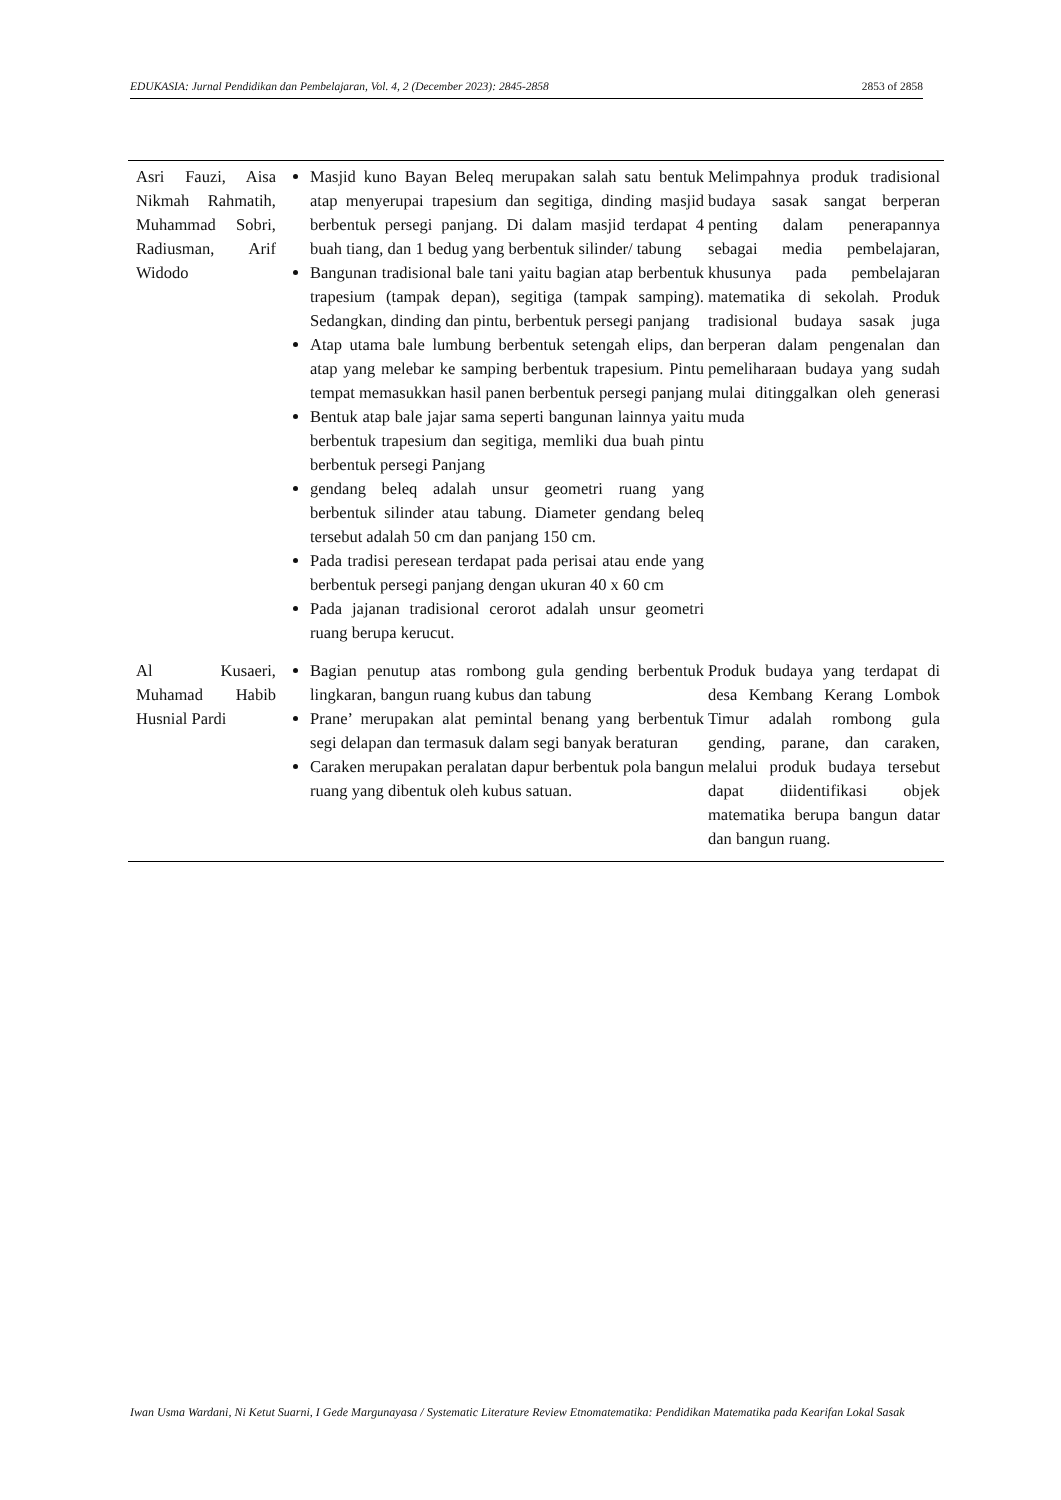EDUKASIA: Jurnal Pendidikan dan Pembelajaran, Vol. 4, 2 (December 2023): 2845-2858 2853 of 2858
| Asri Fauzi, Aisa Nikmah Rahmatih, Muhammad Sobri, Radiusman, Arif Widodo | Masjid kuno Bayan Beleq merupakan salah satu bentuk atap menyerupai trapesium dan segitiga, dinding masjid berbentuk persegi panjang. Di dalam masjid terdapat 4 buah tiang, dan 1 bedug yang berbentuk silinder/ tabung Bangunan tradisional bale tani yaitu bagian atap berbentuk trapesium (tampak depan), segitiga (tampak samping). Sedangkan, dinding dan pintu, berbentuk persegi panjang Atap utama bale lumbung berbentuk setengah elips, dan atap yang melebar ke samping berbentuk trapesium. Pintu tempat memasukkan hasil panen berbentuk persegi panjang Bentuk atap bale jajar sama seperti bangunan lainnya yaitu berbentuk trapesium dan segitiga, memliki dua buah pintu berbentuk persegi Panjang gendang beleq adalah unsur geometri ruang yang berbentuk silinder atau tabung. Diameter gendang beleq tersebut adalah 50 cm dan panjang 150 cm. Pada tradisi peresean terdapat pada perisai atau ende yang berbentuk persegi panjang dengan ukuran 40 x 60 cm Pada jajanan tradisional cerorot adalah unsur geometri ruang berupa kerucut. | Melimpahnya produk tradisional budaya sasak sangat berperan penting dalam penerapannya sebagai media pembelajaran, khusunya pada pembelajaran matematika di sekolah. Produk tradisional budaya sasak juga berperan dalam pengenalan dan pemeliharaan budaya yang sudah mulai ditinggalkan oleh generasi muda |
| Al Kusaeri, Muhamad Habib Husnial Pardi | Bagian penutup atas rombong gula gending berbentuk lingkaran, bangun ruang kubus dan tabung Prane’ merupakan alat pemintal benang yang berbentuk segi delapan dan termasuk dalam segi banyak beraturan Caraken merupakan peralatan dapur berbentuk pola bangun ruang yang dibentuk oleh kubus satuan. | Produk budaya yang terdapat di desa Kembang Kerang Lombok Timur adalah rombong gula gending, parane, dan caraken, melalui produk budaya tersebut dapat diidentifikasi objek matematika berupa bangun datar dan bangun ruang. |
Iwan Usma Wardani, Ni Ketut Suarni, I Gede Margunayasa / Systematic Literature Review Etnomatematika: Pendidikan Matematika pada Kearifan Lokal Sasak